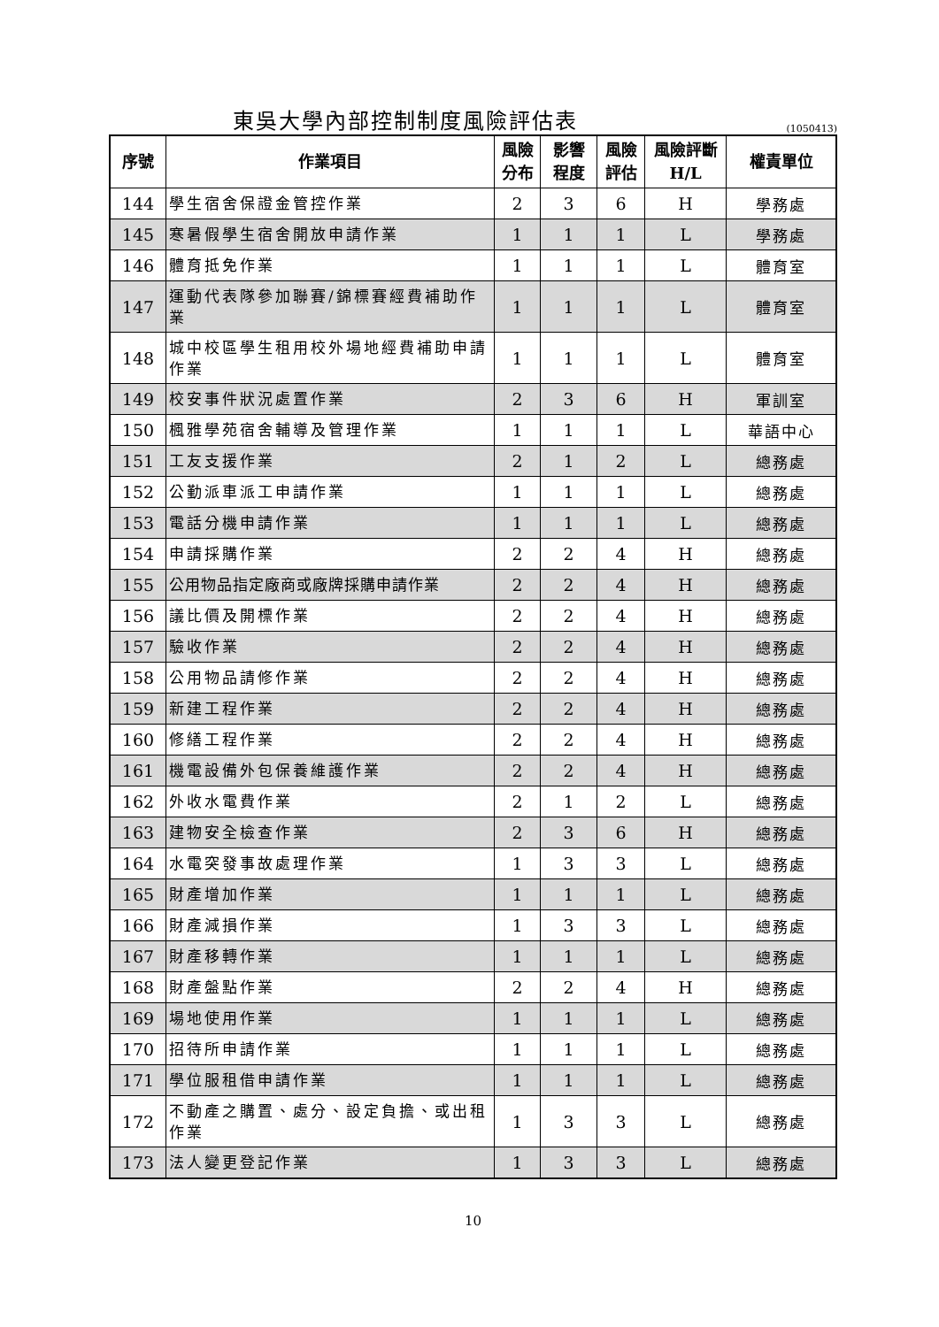東吳大學內部控制制度風險評估表
(1050413)
| 序號 | 作業項目 | 風險 分布 | 影響 程度 | 風險 評估 | 風險評斷 H/L | 權責單位 |
| --- | --- | --- | --- | --- | --- | --- |
| 144 | 學生宿舍保證金管控作業 | 2 | 3 | 6 | H | 學務處 |
| 145 | 寒暑假學生宿舍開放申請作業 | 1 | 1 | 1 | L | 學務處 |
| 146 | 體育抵免作業 | 1 | 1 | 1 | L | 體育室 |
| 147 | 運動代表隊參加聯賽/錦標賽經費補助作業 | 1 | 1 | 1 | L | 體育室 |
| 148 | 城中校區學生租用校外場地經費補助申請作業 | 1 | 1 | 1 | L | 體育室 |
| 149 | 校安事件狀況處置作業 | 2 | 3 | 6 | H | 軍訓室 |
| 150 | 楓雅學苑宿舍輔導及管理作業 | 1 | 1 | 1 | L | 華語中心 |
| 151 | 工友支援作業 | 2 | 1 | 2 | L | 總務處 |
| 152 | 公勤派車派工申請作業 | 1 | 1 | 1 | L | 總務處 |
| 153 | 電話分機申請作業 | 1 | 1 | 1 | L | 總務處 |
| 154 | 申請採購作業 | 2 | 2 | 4 | H | 總務處 |
| 155 | 公用物品指定廠商或廠牌採購申請作業 | 2 | 2 | 4 | H | 總務處 |
| 156 | 議比價及開標作業 | 2 | 2 | 4 | H | 總務處 |
| 157 | 驗收作業 | 2 | 2 | 4 | H | 總務處 |
| 158 | 公用物品請修作業 | 2 | 2 | 4 | H | 總務處 |
| 159 | 新建工程作業 | 2 | 2 | 4 | H | 總務處 |
| 160 | 修繕工程作業 | 2 | 2 | 4 | H | 總務處 |
| 161 | 機電設備外包保養維護作業 | 2 | 2 | 4 | H | 總務處 |
| 162 | 外收水電費作業 | 2 | 1 | 2 | L | 總務處 |
| 163 | 建物安全檢查作業 | 2 | 3 | 6 | H | 總務處 |
| 164 | 水電突發事故處理作業 | 1 | 3 | 3 | L | 總務處 |
| 165 | 財產增加作業 | 1 | 1 | 1 | L | 總務處 |
| 166 | 財產減損作業 | 1 | 3 | 3 | L | 總務處 |
| 167 | 財產移轉作業 | 1 | 1 | 1 | L | 總務處 |
| 168 | 財產盤點作業 | 2 | 2 | 4 | H | 總務處 |
| 169 | 場地使用作業 | 1 | 1 | 1 | L | 總務處 |
| 170 | 招待所申請作業 | 1 | 1 | 1 | L | 總務處 |
| 171 | 學位服租借申請作業 | 1 | 1 | 1 | L | 總務處 |
| 172 | 不動產之購置、處分、設定負擔、或出租作業 | 1 | 3 | 3 | L | 總務處 |
| 173 | 法人變更登記作業 | 1 | 3 | 3 | L | 總務處 |
10